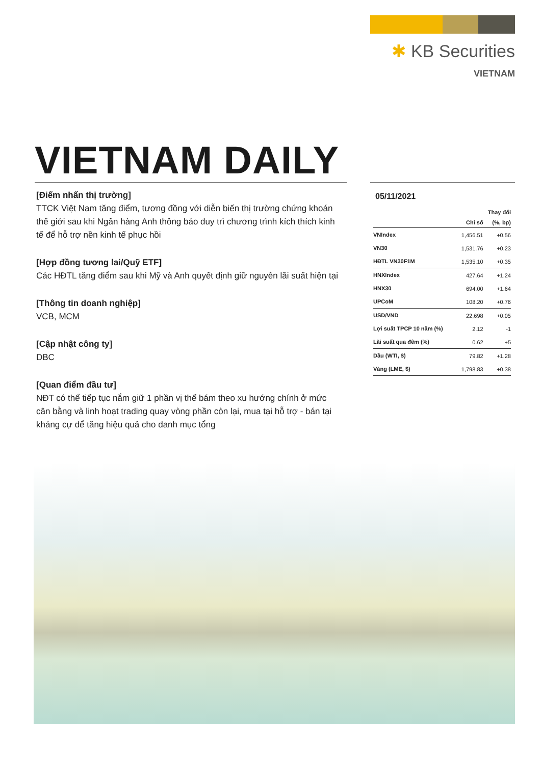✱ KB Securities
VIETNAM
VIETNAM DAILY
[Điểm nhấn thị trường]
TTCK Việt Nam tăng điểm, tương đồng với diễn biến thị trường chứng khoán thế giới sau khi Ngân hàng Anh thông báo duy trì chương trình kích thích kinh tế để hỗ trợ nền kinh tế phục hồi
[Hợp đồng tương lai/Quỹ ETF]
Các HĐTL tăng điểm sau khi Mỹ và Anh quyết định giữ nguyên lãi suất hiện tại
[Thông tin doanh nghiệp]
VCB, MCM
[Cập nhật công ty]
DBC
[Quan điểm đầu tư]
NĐT có thể tiếp tục nắm giữ 1 phần vị thế bám theo xu hướng chính ở mức cân bằng và linh hoạt trading quay vòng phần còn lại, mua tại hỗ trợ - bán tại kháng cự để tăng hiệu quả cho danh mục tổng
05/11/2021
| | | Thay đổi |
| --- | --- | --- |
| | Chỉ số | (%, bp) |
| VNIndex | 1,456.51 | +0.56 |
| VN30 | 1,531.76 | +0.23 |
| HĐTL VN30F1M | 1,535.10 | +0.35 |
| HNXIndex | 427.64 | +1.24 |
| HNX30 | 694.00 | +1.64 |
| UPCoM | 108.20 | +0.76 |
| USD/VND | 22,698 | +0.05 |
| Lợi suất TPCP 10 năm (%) | 2.12 | -1 |
| Lãi suất qua đêm (%) | 0.62 | +5 |
| Dầu (WTI, $) | 79.82 | +1.28 |
| Vàng (LME, $) | 1,798.83 | +0.38 |